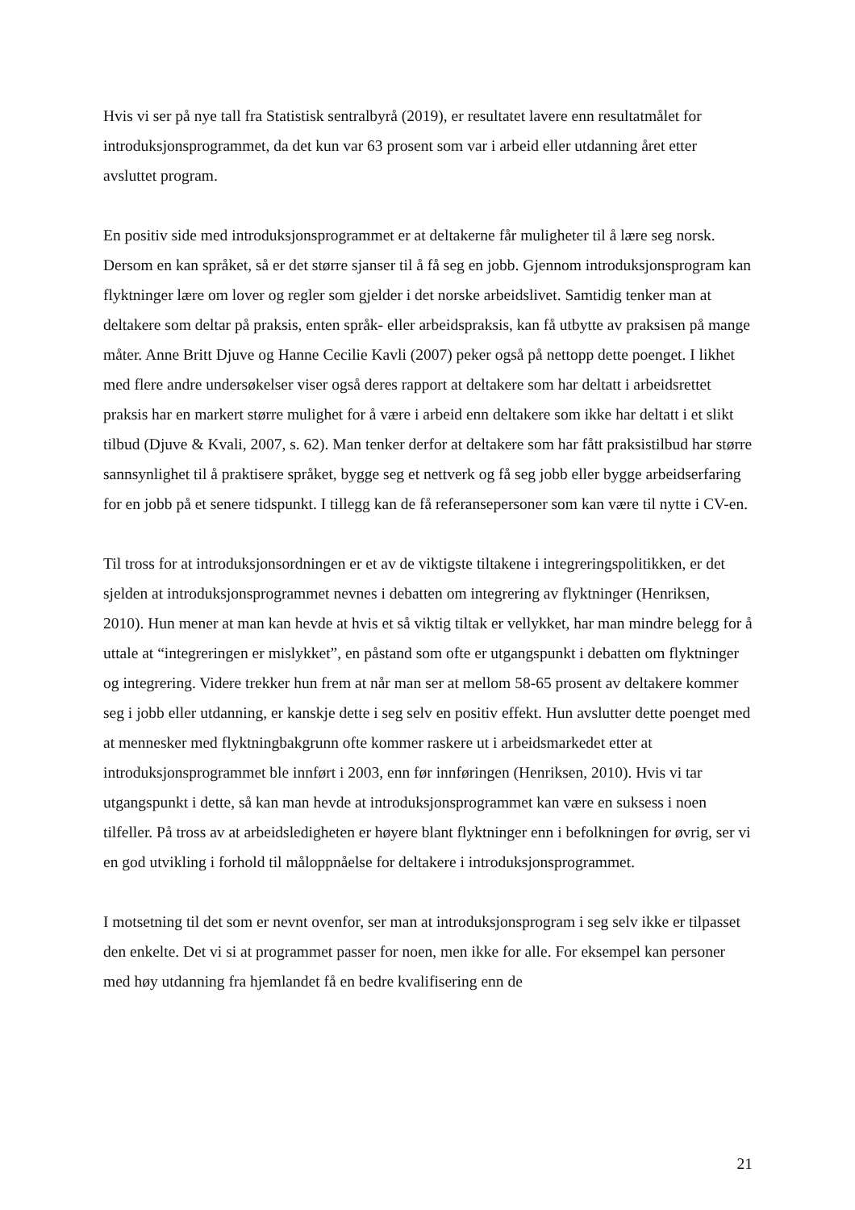Hvis vi ser på nye tall fra Statistisk sentralbyrå (2019), er resultatet lavere enn resultatmålet for introduksjonsprogrammet, da det kun var 63 prosent som var i arbeid eller utdanning året etter avsluttet program.
En positiv side med introduksjonsprogrammet er at deltakerne får muligheter til å lære seg norsk. Dersom en kan språket, så er det større sjanser til å få seg en jobb. Gjennom introduksjonsprogram kan flyktninger lære om lover og regler som gjelder i det norske arbeidslivet. Samtidig tenker man at deltakere som deltar på praksis, enten språk- eller arbeidspraksis, kan få utbytte av praksisen på mange måter. Anne Britt Djuve og Hanne Cecilie Kavli (2007) peker også på nettopp dette poenget. I likhet med flere andre undersøkelser viser også deres rapport at deltakere som har deltatt i arbeidsrettet praksis har en markert større mulighet for å være i arbeid enn deltakere som ikke har deltatt i et slikt tilbud (Djuve & Kvali, 2007, s. 62). Man tenker derfor at deltakere som har fått praksistilbud har større sannsynlighet til å praktisere språket, bygge seg et nettverk og få seg jobb eller bygge arbeidserfaring for en jobb på et senere tidspunkt. I tillegg kan de få referansepersoner som kan være til nytte i CV-en.
Til tross for at introduksjonsordningen er et av de viktigste tiltakene i integreringspolitikken, er det sjelden at introduksjonsprogrammet nevnes i debatten om integrering av flyktninger (Henriksen, 2010). Hun mener at man kan hevde at hvis et så viktig tiltak er vellykket, har man mindre belegg for å uttale at “integreringen er mislykket”, en påstand som ofte er utgangspunkt i debatten om flyktninger og integrering. Videre trekker hun frem at når man ser at mellom 58-65 prosent av deltakere kommer seg i jobb eller utdanning, er kanskje dette i seg selv en positiv effekt. Hun avslutter dette poenget med at mennesker med flyktningbakgrunn ofte kommer raskere ut i arbeidsmarkedet etter at introduksjonsprogrammet ble innført i 2003, enn før innføringen (Henriksen, 2010). Hvis vi tar utgangspunkt i dette, så kan man hevde at introduksjonsprogrammet kan være en suksess i noen tilfeller. På tross av at arbeidsledigheten er høyere blant flyktninger enn i befolkningen for øvrig, ser vi en god utvikling i forhold til måloppnåelse for deltakere i introduksjonsprogrammet.
I motsetning til det som er nevnt ovenfor, ser man at introduksjonsprogram i seg selv ikke er tilpasset den enkelte. Det vi si at programmet passer for noen, men ikke for alle. For eksempel kan personer med høy utdanning fra hjemlandet få en bedre kvalifisering enn de
21